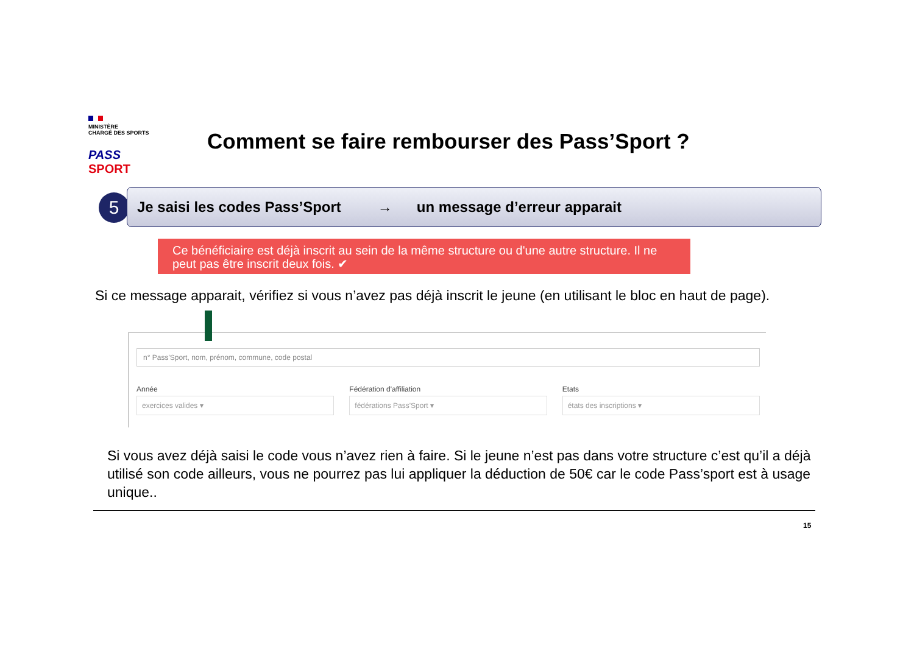MINISTÈRE
CHARGÉ DES SPORTS
PASS SPORT
Comment se faire rembourser des Pass’Sport ?
5 Je saisi les codes Pass’Sport → un message d’erreur apparait
Ce bénéficiaire est déjà inscrit au sein de la même structure ou d'une autre structure. Il ne peut pas être inscrit deux fois. ✔
Si ce message apparait, vérifiez si vous n’avez pas déjà inscrit le jeune (en utilisant le bloc en haut de page).
n° Pass'Sport, nom, prénom, commune, code postal
Année
exercices valides ▾
Fédération d'affiliation
fédérations Pass'Sport ▾
Etats
états des inscriptions ▾
Si vous avez déjà saisi le code vous n’avez rien à faire. Si le jeune n’est pas dans votre structure c’est qu’il a déjà utilisé son code ailleurs, vous ne pourrez pas lui appliquer la déduction de 50€ car le code Pass’sport est à usage unique..
15